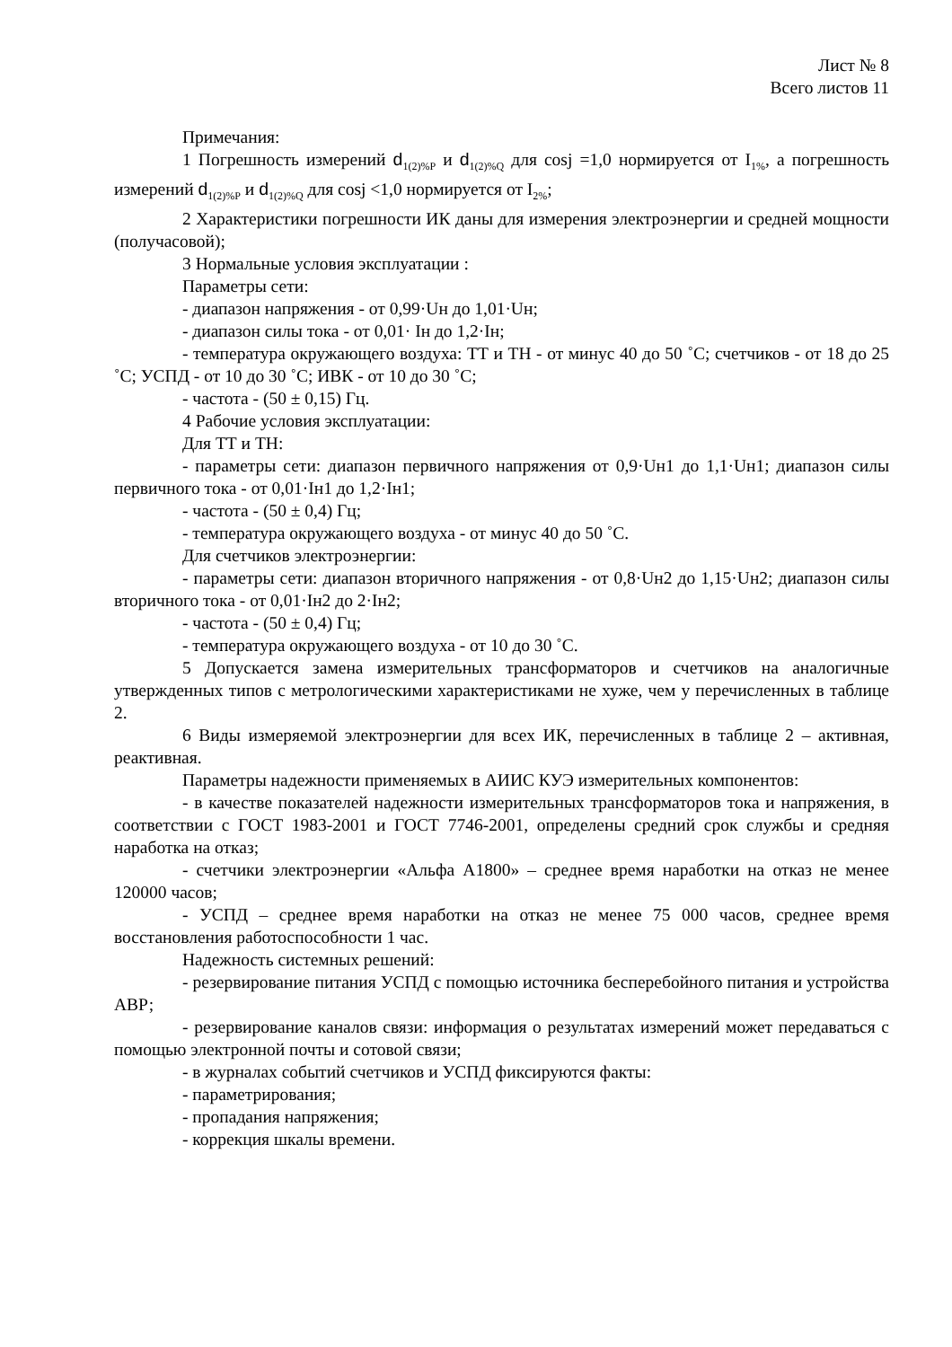Лист № 8
Всего листов 11
Примечания:
1 Погрешность измерений d<sub>1(2)%P</sub> и d<sub>1(2)%Q</sub> для cosj =1,0 нормируется от I<sub>1%</sub>, а погрешность измерений d<sub>1(2)%P</sub> и d<sub>1(2)%Q</sub> для cosj <1,0 нормируется от I<sub>2%</sub>;
2 Характеристики погрешности ИК даны для измерения электроэнергии и средней мощности (получасовой);
3 Нормальные условия эксплуатации :
Параметры сети:
- диапазон напряжения - от 0,99·Uн до 1,01·Uн;
- диапазон силы тока - от 0,01· Iн до 1,2·Iн;
- температура окружающего воздуха: ТТ и ТН - от минус 40 до 50 ˚С; счетчиков - от 18 до 25 ˚С; УСПД - от 10 до 30 ˚С; ИВК - от 10 до 30 ˚С;
- частота - (50 ± 0,15) Гц.
4 Рабочие условия эксплуатации:
Для ТТ и ТН:
- параметры сети: диапазон первичного напряжения от 0,9·Uн1 до 1,1·Uн1; диапазон силы первичного тока - от 0,01·Iн1 до 1,2·Iн1;
- частота - (50 ± 0,4) Гц;
- температура окружающего воздуха - от минус 40 до 50 ˚С.
Для счетчиков электроэнергии:
- параметры сети: диапазон вторичного напряжения - от 0,8·Uн2 до 1,15·Uн2; диапазон силы вторичного тока - от 0,01·Iн2 до 2·Iн2;
- частота - (50 ± 0,4) Гц;
- температура окружающего воздуха - от 10 до 30 ˚С.
5 Допускается замена измерительных трансформаторов и счетчиков на аналогичные утвержденных типов с метрологическими характеристиками не хуже, чем у перечисленных в таблице 2.
6 Виды измеряемой электроэнергии для всех ИК, перечисленных в таблице 2 – активная, реактивная.
Параметры надежности применяемых в АИИС КУЭ измерительных компонентов:
- в качестве показателей надежности измерительных трансформаторов тока и напряжения, в соответствии с ГОСТ 1983-2001 и ГОСТ 7746-2001, определены средний срок службы и средняя наработка на отказ;
- счетчики электроэнергии «Альфа А1800» – среднее время наработки на отказ не менее 120000 часов;
- УСПД – среднее время наработки на отказ не менее 75 000 часов, среднее время восстановления работоспособности 1 час.
Надежность системных решений:
- резервирование питания УСПД с помощью источника бесперебойного питания и устройства АВР;
- резервирование каналов связи: информация о результатах измерений может передаваться с помощью электронной почты и сотовой связи;
- в журналах событий счетчиков и УСПД фиксируются факты:
- параметрирования;
- пропадания напряжения;
- коррекция шкалы времени.